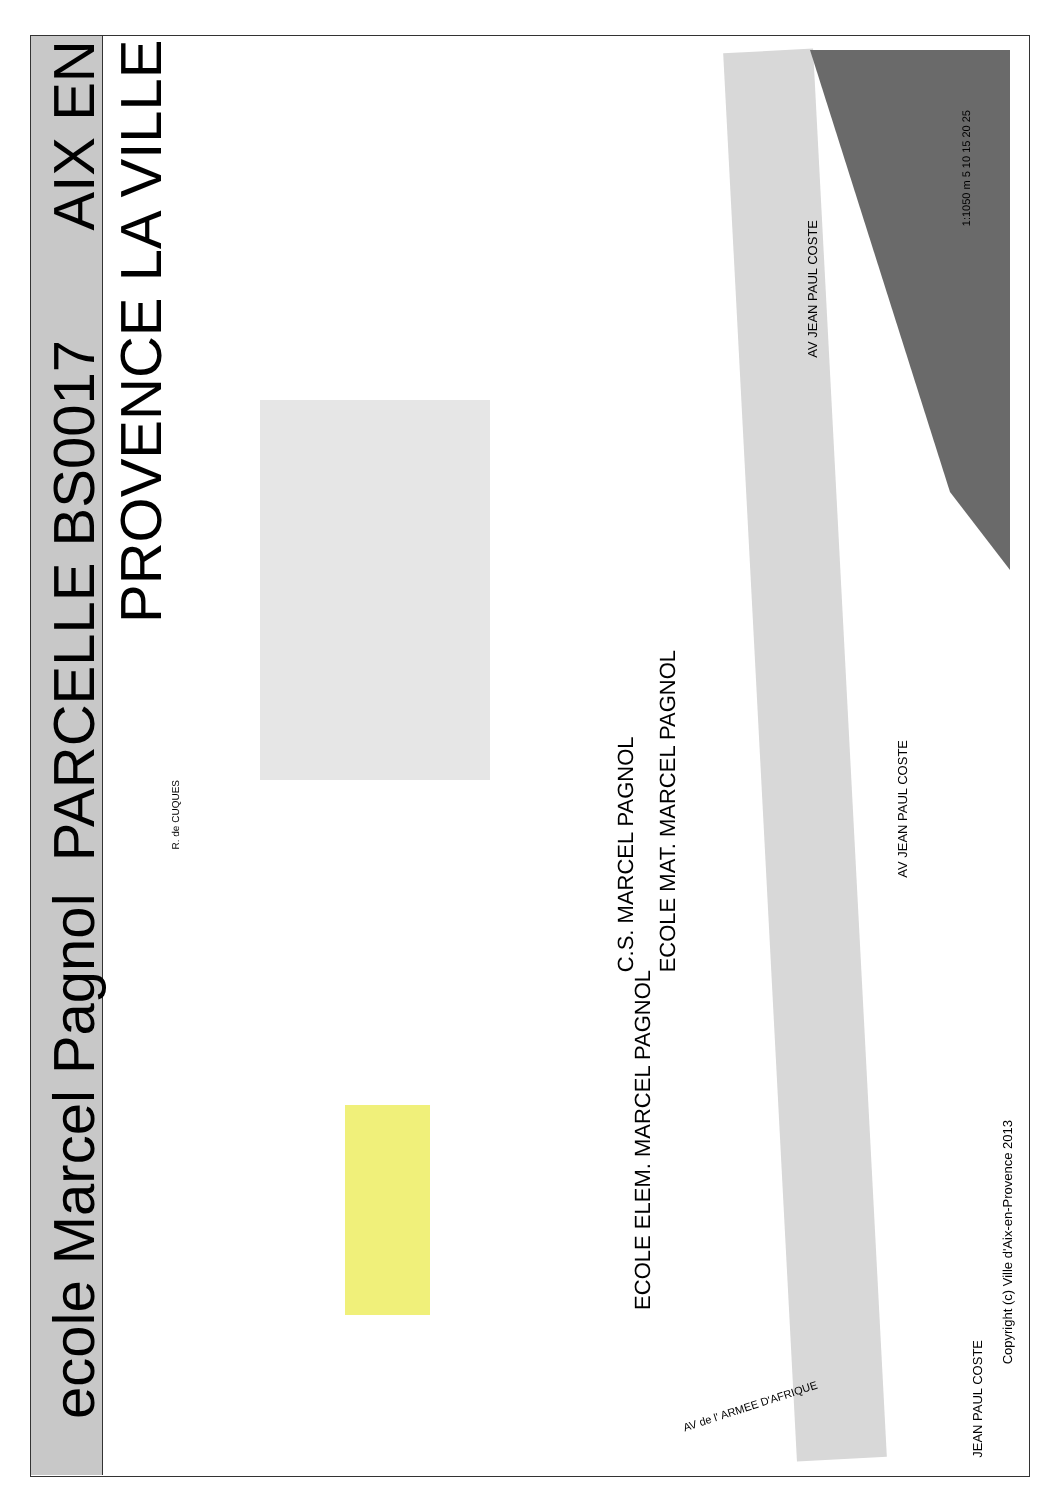ecole Marcel Pagnol PARCELLE BS0017 AIX EN PROVENCE LA VILLE
R. de CUQUES
C.S. MARCEL PAGNOL
ECOLE MAT. MARCEL PAGNOL
ECOLE ELEM. MARCEL PAGNOL
AV JEAN PAUL COSTE
AV JEAN PAUL COSTE
JEAN PAUL COSTE
AV de l' ARMEE D'AFRIQUE
1:1050 m 5 10 15 20 25
Copyright (c) Ville d'Aix-en-Provence 2013